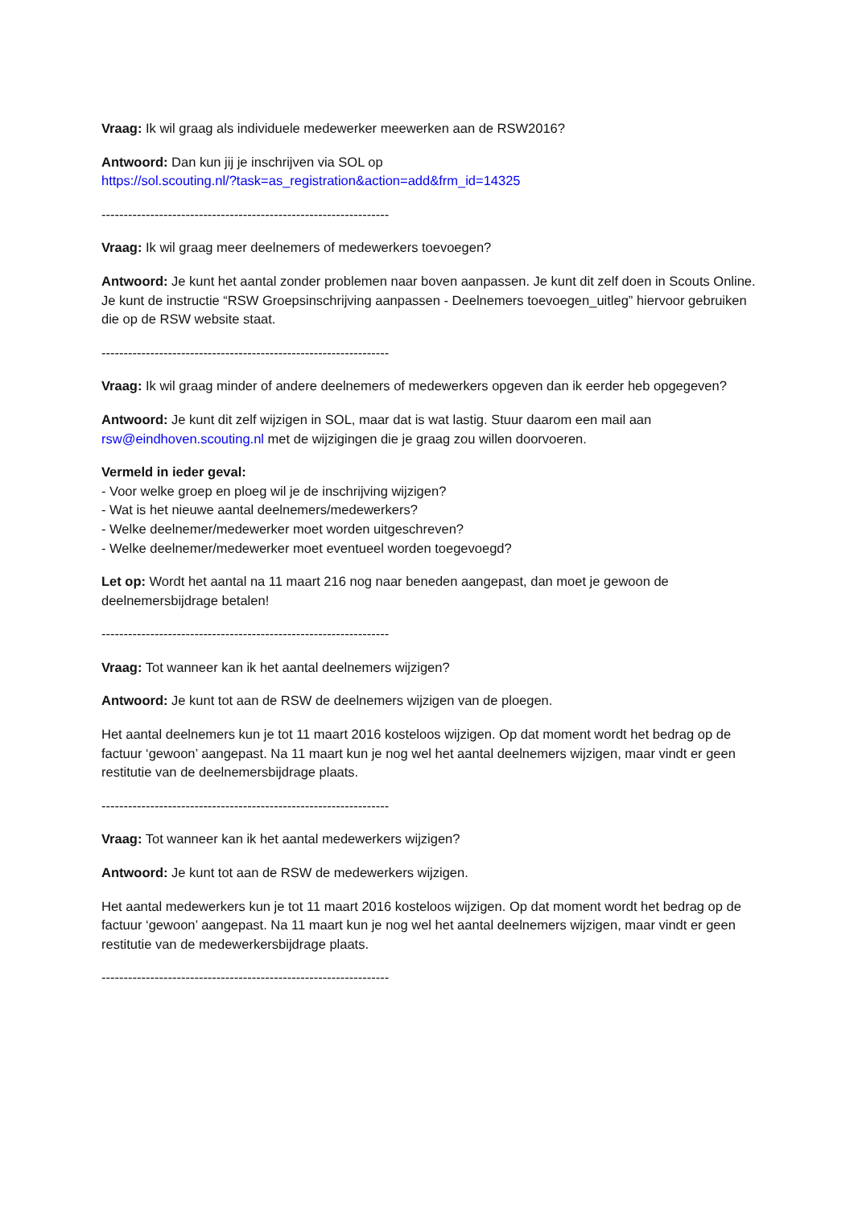Vraag: Ik wil graag als individuele medewerker meewerken aan de RSW2016?
Antwoord: Dan kun jij je inschrijven via SOL op
https://sol.scouting.nl/?task=as_registration&action=add&frm_id=14325
-----------------------------------------------------------------
Vraag: Ik wil graag meer deelnemers of medewerkers toevoegen?
Antwoord: Je kunt het aantal zonder problemen naar boven aanpassen. Je kunt dit zelf doen in Scouts Online. Je kunt de instructie “RSW Groepsinschrijving aanpassen - Deelnemers toevoegen_uitleg” hiervoor gebruiken die op de RSW website staat.
-----------------------------------------------------------------
Vraag: Ik wil graag minder of andere deelnemers of medewerkers opgeven dan ik eerder heb opgegeven?
Antwoord: Je kunt dit zelf wijzigen in SOL, maar dat is wat lastig. Stuur daarom een mail aan rsw@eindhoven.scouting.nl met de wijzigingen die je graag zou willen doorvoeren.
Vermeld in ieder geval:
- Voor welke groep en ploeg wil je de inschrijving wijzigen?
- Wat is het nieuwe aantal deelnemers/medewerkers?
- Welke deelnemer/medewerker moet worden uitgeschreven?
- Welke deelnemer/medewerker moet eventueel worden toegevoegd?
Let op: Wordt het aantal na 11 maart 216 nog naar beneden aangepast, dan moet je gewoon de deelnemersbijdrage betalen!
-----------------------------------------------------------------
Vraag: Tot wanneer kan ik het aantal deelnemers wijzigen?
Antwoord: Je kunt tot aan de RSW de deelnemers wijzigen van de ploegen.
Het aantal deelnemers kun je tot 11 maart 2016 kosteloos wijzigen. Op dat moment wordt het bedrag op de factuur ‘gewoon’ aangepast. Na 11 maart kun je nog wel het aantal deelnemers wijzigen, maar vindt er geen restitutie van de deelnemersbijdrage plaats.
-----------------------------------------------------------------
Vraag: Tot wanneer kan ik het aantal medewerkers wijzigen?
Antwoord: Je kunt tot aan de RSW de medewerkers wijzigen.
Het aantal medewerkers kun je tot 11 maart 2016 kosteloos wijzigen. Op dat moment wordt het bedrag op de factuur ‘gewoon’ aangepast. Na 11 maart kun je nog wel het aantal deelnemers wijzigen, maar vindt er geen restitutie van de medewerkersbijdrage plaats.
-----------------------------------------------------------------